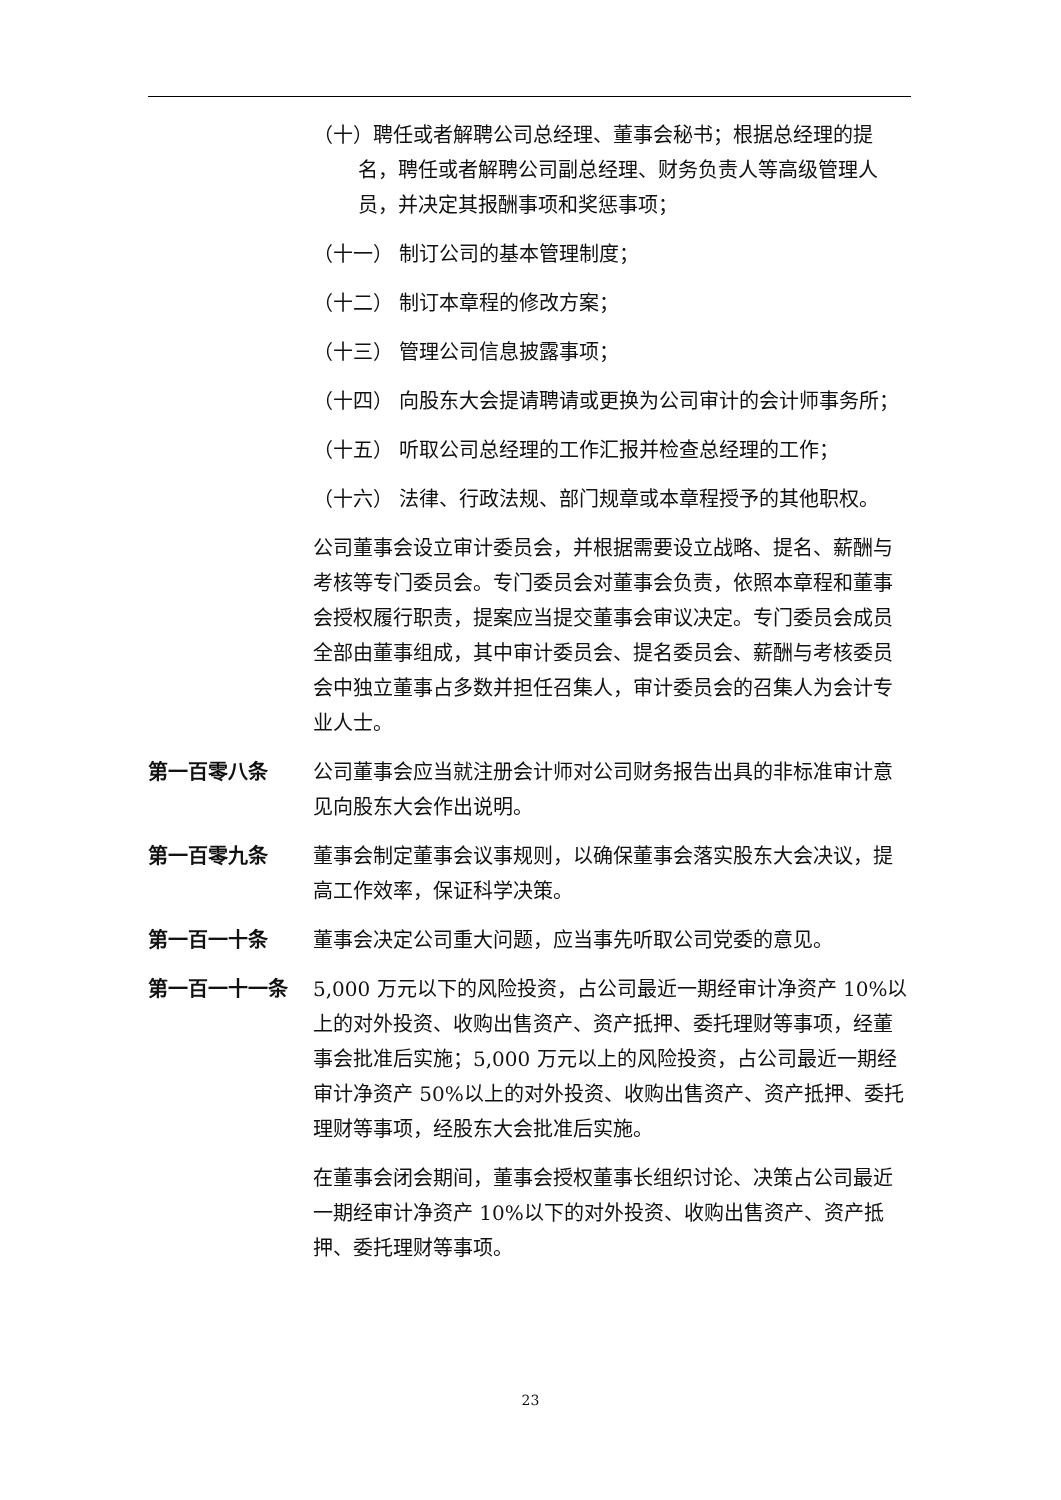（十）聘任或者解聘公司总经理、董事会秘书；根据总经理的提名，聘任或者解聘公司副总经理、财务负责人等高级管理人员，并决定其报酬事项和奖惩事项；
（十一） 制订公司的基本管理制度；
（十二） 制订本章程的修改方案；
（十三） 管理公司信息披露事项；
（十四） 向股东大会提请聘请或更换为公司审计的会计师事务所；
（十五） 听取公司总经理的工作汇报并检查总经理的工作；
（十六） 法律、行政法规、部门规章或本章程授予的其他职权。
公司董事会设立审计委员会，并根据需要设立战略、提名、薪酬与考核等专门委员会。专门委员会对董事会负责，依照本章程和董事会授权履行职责，提案应当提交董事会审议决定。专门委员会成员全部由董事组成，其中审计委员会、提名委员会、薪酬与考核委员会中独立董事占多数并担任召集人，审计委员会的召集人为会计专业人士。
第一百零八条 公司董事会应当就注册会计师对公司财务报告出具的非标准审计意见向股东大会作出说明。
第一百零九条 董事会制定董事会议事规则，以确保董事会落实股东大会决议，提高工作效率，保证科学决策。
第一百一十条 董事会决定公司重大问题，应当事先听取公司党委的意见。
第一百一十一条 5,000 万元以下的风险投资，占公司最近一期经审计净资产 10%以上的对外投资、收购出售资产、资产抵押、委托理财等事项，经董事会批准后实施；5,000 万元以上的风险投资，占公司最近一期经审计净资产 50%以上的对外投资、收购出售资产、资产抵押、委托理财等事项，经股东大会批准后实施。
在董事会闭会期间，董事会授权董事长组织讨论、决策占公司最近一期经审计净资产 10%以下的对外投资、收购出售资产、资产抵押、委托理财等事项。
23